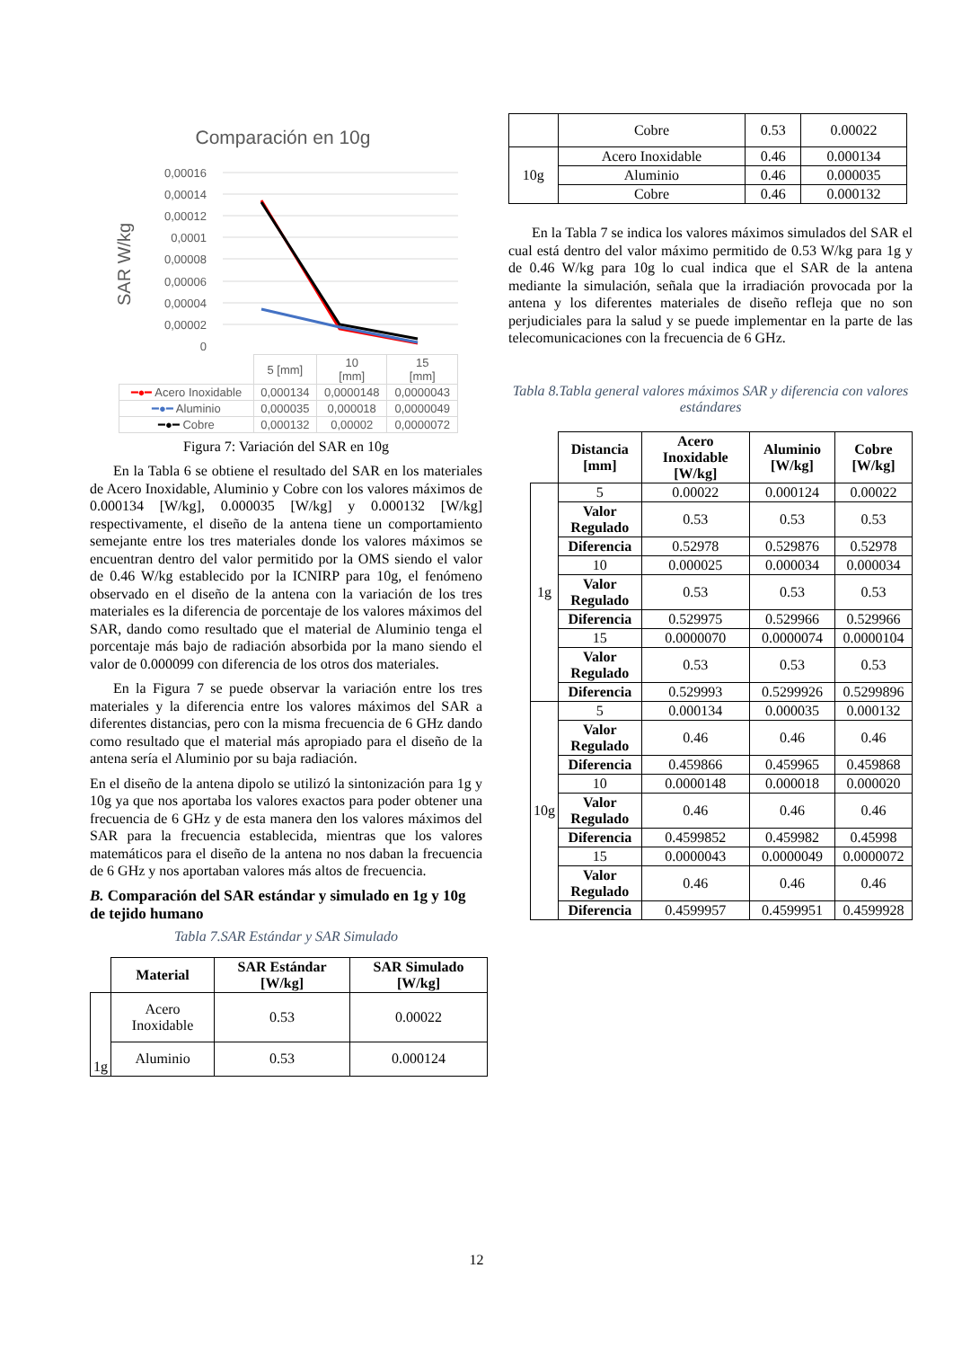Comparación en 10g
SAR W/kg
0,00016
0,00014
0,00012
0,0001
0,00008
0,00006
0,00004
0,00002
0
| | 5 [mm] | 10 [mm] | 15 [mm] |
| ━●━ Acero Inoxidable | 0,000134 | 0,0000148 | 0,0000043 |
| ━●━ Aluminio | 0,000035 | 0,000018 | 0,0000049 |
| ━●━ Cobre | 0,000132 | 0,00002 | 0,0000072 |
Figura 7: Variación del SAR en 10g
En la Tabla 6 se obtiene el resultado del SAR en los materiales de Acero Inoxidable, Aluminio y Cobre con los valores máximos de 0.000134 [W/kg], 0.000035 [W/kg] y 0.000132 [W/kg] respectivamente, el diseño de la antena tiene un comportamiento semejante entre los tres materiales donde los valores máximos se encuentran dentro del valor permitido por la OMS siendo el valor de 0.46 W/kg establecido por la ICNIRP para 10g, el fenómeno observado en el diseño de la antena con la variación de los tres materiales es la diferencia de porcentaje de los valores máximos del SAR, dando como resultado que el material de Aluminio tenga el porcentaje más bajo de radiación absorbida por la mano siendo el valor de 0.000099 con diferencia de los otros dos materiales.
En la Figura 7 se puede observar la variación entre los tres materiales y la diferencia entre los valores máximos del SAR a diferentes distancias, pero con la misma frecuencia de 6 GHz dando como resultado que el material más apropiado para el diseño de la antena sería el Aluminio por su baja radiación.
En el diseño de la antena dipolo se utilizó la sintonización para 1g y 10g ya que nos aportaba los valores exactos para poder obtener una frecuencia de 6 GHz y de esta manera den los valores máximos del SAR para la frecuencia establecida, mientras que los valores matemáticos para el diseño de la antena no nos daban la frecuencia de 6 GHz y nos aportaban valores más altos de frecuencia.
B. Comparación del SAR estándar y simulado en 1g y 10g de tejido humano
Tabla 7.SAR Estándar y SAR Simulado
| | Material | SAR Estándar [W/kg] | SAR Simulado [W/kg] |
| --- | --- | --- | --- |
| 1g | Acero Inoxidable | 0.53 | 0.00022 |
| | Aluminio | 0.53 | 0.000124 |
| | Cobre | 0.53 | 0.00022 |
| 10g | Acero Inoxidable | 0.46 | 0.000134 |
| | Aluminio | 0.46 | 0.000035 |
| | Cobre | 0.46 | 0.000132 |
En la Tabla 7 se indica los valores máximos simulados del SAR el cual está dentro del valor máximo permitido de 0.53 W/kg para 1g y de 0.46 W/kg para 10g lo cual indica que el SAR de la antena mediante la simulación, señala que la irradiación provocada por la antena y los diferentes materiales de diseño refleja que no son perjudiciales para la salud y se puede implementar en la parte de las telecomunicaciones con la frecuencia de 6 GHz.
Tabla 8.Tabla general valores máximos SAR y diferencia con valores estándares
| | Distancia [mm] | Acero Inoxidable [W/kg] | Aluminio [W/kg] | Cobre [W/kg] |
| --- | --- | --- | --- | --- |
| 1g | 5 | 0.00022 | 0.000124 | 0.00022 |
| | Valor Regulado | 0.53 | 0.53 | 0.53 |
| | Diferencia | 0.52978 | 0.529876 | 0.52978 |
| | 10 | 0.000025 | 0.000034 | 0.000034 |
| | Valor Regulado | 0.53 | 0.53 | 0.53 |
| | Diferencia | 0.529975 | 0.529966 | 0.529966 |
| | 15 | 0.0000070 | 0.0000074 | 0.0000104 |
| | Valor Regulado | 0.53 | 0.53 | 0.53 |
| | Diferencia | 0.529993 | 0.5299926 | 0.5299896 |
| 10g | 5 | 0.000134 | 0.000035 | 0.000132 |
| | Valor Regulado | 0.46 | 0.46 | 0.46 |
| | Diferencia | 0.459866 | 0.459965 | 0.459868 |
| | 10 | 0.0000148 | 0.000018 | 0.000020 |
| | Valor Regulado | 0.46 | 0.46 | 0.46 |
| | Diferencia | 0.4599852 | 0.459982 | 0.45998 |
| | 15 | 0.0000043 | 0.0000049 | 0.0000072 |
| | Valor Regulado | 0.46 | 0.46 | 0.46 |
| | Diferencia | 0.4599957 | 0.4599951 | 0.4599928 |
12